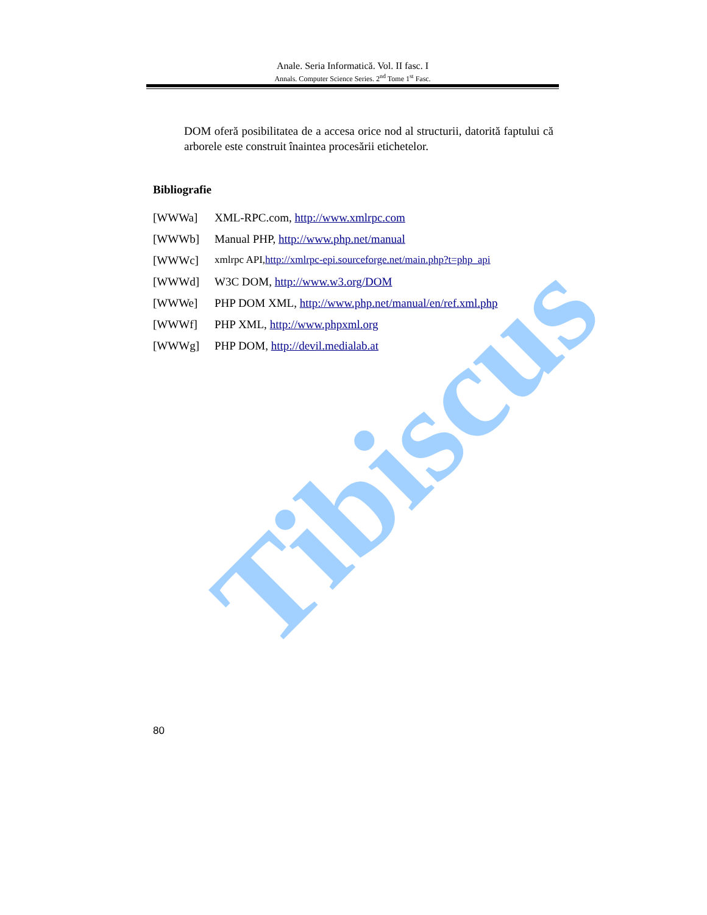Anale. Seria Informatică. Vol. II fasc. I
Annals. Computer Science Series. 2<sup>nd</sup> Tome 1<sup>st</sup> Fasc.
DOM oferă posibilitatea de a accesa orice nod al structurii, datorită faptului că arborele este construit înaintea procesării etichetelor.
Bibliografie
[WWWa] XML-RPC.com, http://www.xmlrpc.com
[WWWb] Manual PHP, http://www.php.net/manual
[WWWc] xmlrpc API,http://xmlrpc-epi.sourceforge.net/main.php?t=php_api
[WWWd] W3C DOM, http://www.w3.org/DOM
[WWWe] PHP DOM XML, http://www.php.net/manual/en/ref.xml.php
[WWWf] PHP XML, http://www.phpxml.org
[WWWg] PHP DOM, http://devil.medialab.at
Tibiscus
80